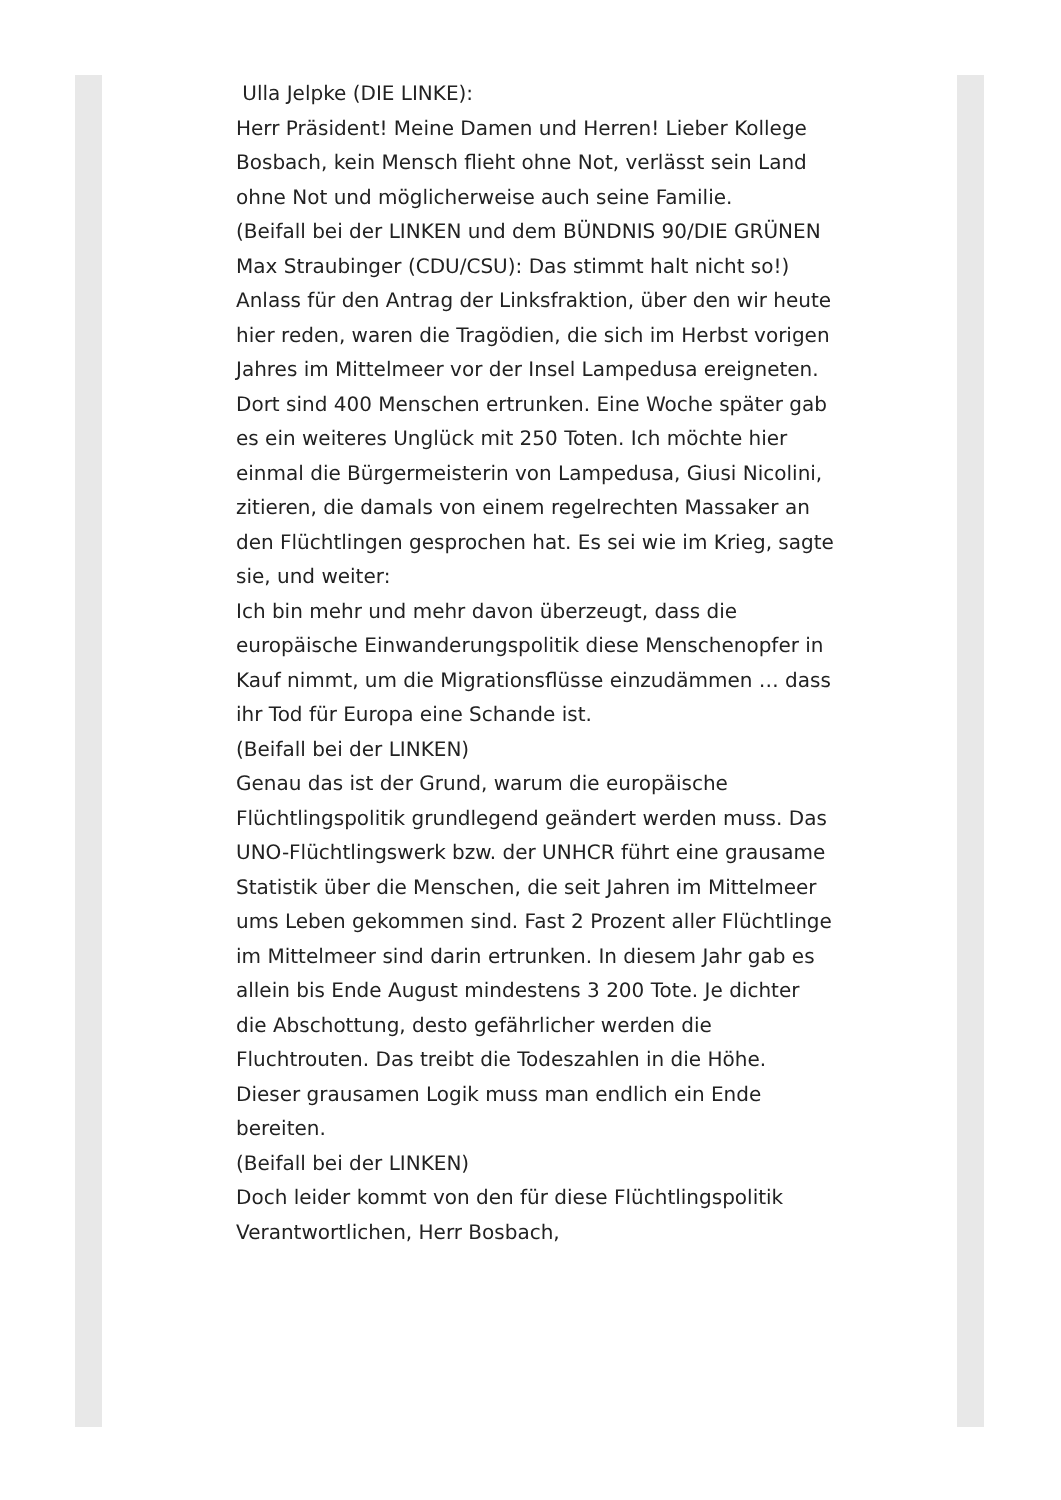Ulla Jelpke (DIE LINKE):
Herr Präsident! Meine Damen und Herren! Lieber Kollege Bosbach, kein Mensch flieht ohne Not, verlässt sein Land ohne Not und möglicherweise auch seine Familie.
(Beifall bei der LINKEN und dem BÜNDNIS 90/DIE GRÜNEN Max Straubinger (CDU/CSU): Das stimmt halt nicht so!)
Anlass für den Antrag der Linksfraktion, über den wir heute hier reden, waren die Tragödien, die sich im Herbst vorigen Jahres im Mittelmeer vor der Insel Lampedusa ereigneten. Dort sind 400 Menschen ertrunken. Eine Woche später gab es ein weiteres Unglück mit 250 Toten. Ich möchte hier einmal die Bürgermeisterin von Lampedusa, Giusi Nicolini, zitieren, die damals von einem regelrechten Massaker an den Flüchtlingen gesprochen hat. Es sei wie im Krieg, sagte sie, und weiter:
Ich bin mehr und mehr davon überzeugt, dass die europäische Einwanderungspolitik diese Menschenopfer in Kauf nimmt, um die Migrationsflüsse einzudämmen … dass ihr Tod für Europa eine Schande ist.
(Beifall bei der LINKEN)
Genau das ist der Grund, warum die europäische Flüchtlingspolitik grundlegend geändert werden muss. Das UNO-Flüchtlingswerk bzw. der UNHCR führt eine grausame Statistik über die Menschen, die seit Jahren im Mittelmeer ums Leben gekommen sind. Fast 2 Prozent aller Flüchtlinge im Mittelmeer sind darin ertrunken. In diesem Jahr gab es allein bis Ende August mindestens 3 200 Tote. Je dichter die Abschottung, desto gefährlicher werden die Fluchtrouten. Das treibt die Todeszahlen in die Höhe. Dieser grausamen Logik muss man endlich ein Ende bereiten.
(Beifall bei der LINKEN)
Doch leider kommt von den für diese Flüchtlingspolitik Verantwortlichen, Herr Bosbach,